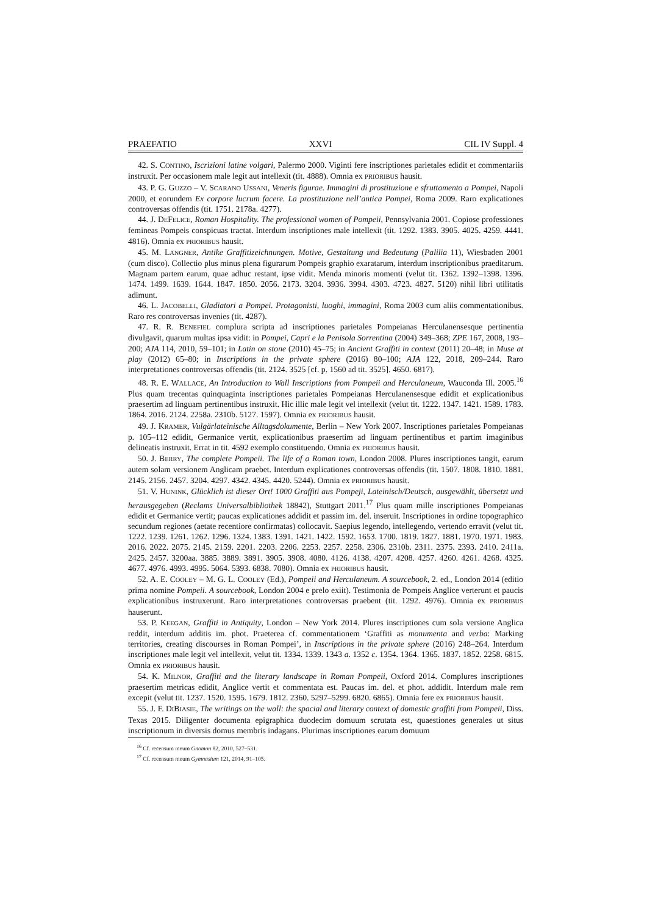PRAEFATIO XXVI CIL IV Suppl. 4
42. S. CONTINO, Iscrizioni latine volgari, Palermo 2000. Viginti fere inscriptiones parietales edidit et commentariis instruxit. Per occasionem male legit aut intellexit (tit. 4888). Omnia ex PRIORIBUS hausit.
43. P. G. GUZZO – V. SCARANO USSANI, Veneris figurae. Immagini di prostituzione e sfruttamento a Pompei, Napoli 2000, et eorundem Ex corpore lucrum facere. La prostituzione nell’antica Pompei, Roma 2009. Raro explicationes controversas offendis (tit. 1751. 2178a. 4277).
44. J. DEFELICE, Roman Hospitality. The professional women of Pompeii, Pennsylvania 2001. Copiose professiones femineas Pompeis conspicuas tractat. Interdum inscriptiones male intellexit (tit. 1292. 1383. 3905. 4025. 4259. 4441. 4816). Omnia ex PRIORIBUS hausit.
45. M. LANGNER, Antike Graffitizeichnungen. Motive, Gestaltung und Bedeutung (Palilia 11), Wiesbaden 2001 (cum disco). Collectio plus minus plena figurarum Pompeis graphio exaratarum, interdum inscriptionibus praeditarum. Magnam partem earum, quae adhuc restant, ipse vidit. Menda minoris momenti (velut tit. 1362. 1392–1398. 1396. 1474. 1499. 1639. 1644. 1847. 1850. 2056. 2173. 3204. 3936. 3994. 4303. 4723. 4827. 5120) nihil libri utilitatis adimunt.
46. L. JACOBELLI, Gladiatori a Pompei. Protagonisti, luoghi, immagini, Roma 2003 cum aliis commentationibus. Raro res controversas invenies (tit. 4287).
47. R. R. BENEFIEL complura scripta ad inscriptiones parietales Pompeianas Herculanensesque pertinentia divulgavit, quarum multas ipsa vidit: in Pompei, Capri e la Penisola Sorrentina (2004) 349–368; ZPE 167, 2008, 193–200; AJA 114, 2010, 59–101; in Latin on stone (2010) 45–75; in Ancient Graffiti in context (2011) 20–48; in Muse at play (2012) 65–80; in Inscriptions in the private sphere (2016) 80–100; AJA 122, 2018, 209–244. Raro interpretationes controversas offendis (tit. 2124. 3525 [cf. p. 1560 ad tit. 3525]. 4650. 6817).
48. R. E. WALLACE, An Introduction to Wall Inscriptions from Pompeii and Herculaneum, Wauconda Ill. 2005.<sup>16</sup> Plus quam trecentas quinquaginta inscriptiones parietales Pompeianas Herculanensesque edidit et explicationibus praesertim ad linguam pertinentibus instruxit. Hic illic male legit vel intellexit (velut tit. 1222. 1347. 1421. 1589. 1783. 1864. 2016. 2124. 2258a. 2310b. 5127. 1597). Omnia ex PRIORIBUS hausit.
49. J. KRAMER, Vulgärlateinische Alltagsdokumente, Berlin – New York 2007. Inscriptiones parietales Pompeianas p. 105–112 edidit, Germanice vertit, explicationibus praesertim ad linguam pertinentibus et partim imaginibus delineatis instruxit. Errat in tit. 4592 exemplo constituendo. Omnia ex PRIORIBUS hausit.
50. J. BERRY, The complete Pompeii. The life of a Roman town, London 2008. Plures inscriptiones tangit, earum autem solam versionem Anglicam praebet. Interdum explicationes controversas offendis (tit. 1507. 1808. 1810. 1881. 2145. 2156. 2457. 3204. 4297. 4342. 4345. 4420. 5244). Omnia ex PRIORIBUS hausit.
51. V. HUNINK, Glücklich ist dieser Ort! 1000 Graffiti aus Pompeji, Lateinisch/Deutsch, ausgewählt, übersetzt und herausgegeben (Reclams Universalbibliothek 18842), Stuttgart 2011.<sup>17</sup> Plus quam mille inscriptiones Pompeianas edidit et Germanice vertit; paucas explicationes addidit et passim im. del. inseruit. Inscriptiones in ordine topographico secundum regiones (aetate recentiore confirmatas) collocavit. Saepius legendo, intellegendo, vertendo erravit (velut tit. 1222. 1239. 1261. 1262. 1296. 1324. 1383. 1391. 1421. 1422. 1592. 1653. 1700. 1819. 1827. 1881. 1970. 1971. 1983. 2016. 2022. 2075. 2145. 2159. 2201. 2203. 2206. 2253. 2257. 2258. 2306. 2310b. 2311. 2375. 2393. 2410. 2411a. 2425. 2457. 3200aa. 3885. 3889. 3891. 3905. 3908. 4080. 4126. 4138. 4207. 4208. 4257. 4260. 4261. 4268. 4325. 4677. 4976. 4993. 4995. 5064. 5393. 6838. 7080). Omnia ex PRIORIBUS hausit.
52. A. E. COOLEY – M. G. L. COOLEY (Ed.), Pompeii and Herculaneum. A sourcebook, 2. ed., London 2014 (editio prima nomine Pompeii. A sourcebook, London 2004 e prelo exiit). Testimonia de Pompeis Anglice verterunt et paucis explicationibus instruxerunt. Raro interpretationes controversas praebent (tit. 1292. 4976). Omnia ex PRIORIBUS hauserunt.
53. P. KEEGAN, Graffiti in Antiquity, London – New York 2014. Plures inscriptiones cum sola versione Anglica reddit, interdum additis im. phot. Praeterea cf. commentationem ‘Graffiti as monumenta and verba: Marking territories, creating discourses in Roman Pompei’, in Inscriptions in the private sphere (2016) 248–264. Interdum inscriptiones male legit vel intellexit, velut tit. 1334. 1339. 1343 a. 1352 c. 1354. 1364. 1365. 1837. 1852. 2258. 6815. Omnia ex PRIORIBUS hausit.
54. K. MILNOR, Graffiti and the literary landscape in Roman Pompeii, Oxford 2014. Complures inscriptiones praesertim metricas edidit, Anglice vertit et commentata est. Paucas im. del. et phot. addidit. Interdum male rem excepit (velut tit. 1237. 1520. 1595. 1679. 1812. 2360. 5297–5299. 6820. 6865). Omnia fere ex PRIORIBUS hausit.
55. J. F. DIBIASIE, The writings on the wall: the spacial and literary context of domestic graffiti from Pompeii, Diss. Texas 2015. Diligenter documenta epigraphica duodecim domuum scrutata est, quaestiones generales ut situs inscriptionum in diversis domus membris indagans. Plurimas inscriptiones earum domuum
<sup>16</sup> Cf. recensum meum Gnomon 82, 2010, 527–531.
<sup>17</sup> Cf. recensum meum Gymnasium 121, 2014, 91–105.